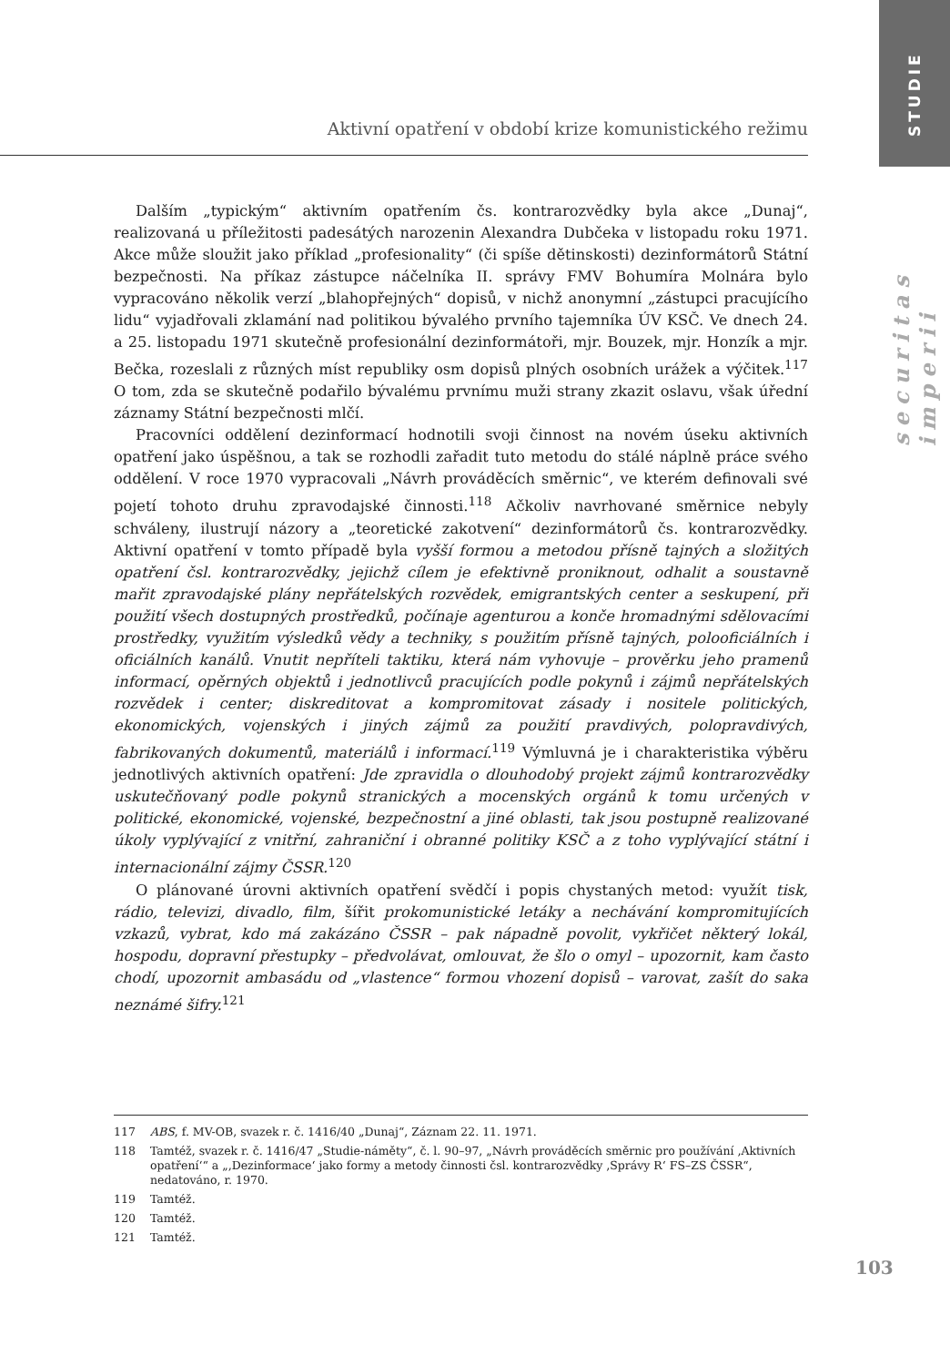STUDIE
securitas imperii
Aktivní opatření v období krize komunistického režimu
Dalším „typickým“ aktivním opatřením čs. kontrarozvědky byla akce „Dunaj“, realizovaná u příležitosti padesátých narozenin Alexandra Dubčeka v listopadu roku 1971. Akce může sloužit jako příklad „profesionality“ (či spíše dětinskosti) dezinformátorů Státní bezpečnosti. Na příkaz zástupce náčelníka II. správy FMV Bohumíra Molnára bylo vypracováno několik verzí „blahopřejných“ dopisů, v nichž anonymní „zástupci pracujícího lidu“ vyjadřovali zklamání nad politikou bývalého prvního tajemníka ÚV KSČ. Ve dnech 24. a 25. listopadu 1971 skutečně profesionální dezinformátoři, mjr. Bouzek, mjr. Honzík a mjr. Bečka, rozeslali z různých míst republiky osm dopisů plných osobních urážek a výčitek.<sup>117</sup> O tom, zda se skutečně podařilo bývalému prvnímu muži strany zkazit oslavu, však úřední záznamy Státní bezpečnosti mlčí.
Pracovníci oddělení dezinformací hodnotili svoji činnost na novém úseku aktivních opatření jako úspěšnou, a tak se rozhodli zařadit tuto metodu do stálé náplně práce svého oddělení. V roce 1970 vypracovali „Návrh prováděcích směrnic“, ve kterém definovali své pojetí tohoto druhu zpravodajské činnosti.<sup>118</sup> Ačkoliv navrhované směrnice nebyly schváleny, ilustrují názory a „teoretické zakotvení“ dezinformátorů čs. kontrarozvědky. Aktivní opatření v tomto případě byla vyšší formou a metodou přísně tajných a složitých opatření čsl. kontrarozvědky, jejichž cílem je efektivně proniknout, odhalit a soustavně mařit zpravodajské plány nepřátelských rozvědek, emigrantských center a seskupení, při použití všech dostupných prostředků, počínaje agenturou a konče hromadnými sdělovacími prostředky, využitím výsledků vědy a techniky, s použitím přísně tajných, polooficiálních i oficiálních kanálů. Vnutit nepříteli taktiku, která nám vyhovuje – prověrku jeho pramenů informací, opěrných objektů i jednotlivců pracujících podle pokynů i zájmů nepřátelských rozvědek i center; diskreditovat a kompromitovat zásady i nositele politických, ekonomických, vojenských i jiných zájmů za použití pravdivých, polopravdivých, fabrikovaných dokumentů, materiálů i informací.<sup>119</sup> Výmluvná je i charakteristika výběru jednotlivých aktivních opatření: Jde zpravidla o dlouhodobý projekt zájmů kontrarozvědky uskutečňovaný podle pokynů stranických a mocenských orgánů k tomu určených v politické, ekonomické, vojenské, bezpečnostní a jiné oblasti, tak jsou postupně realizované úkoly vyplývající z vnitřní, zahraniční i obranné politiky KSČ a z toho vyplývající státní i internacionální zájmy ČSSR.<sup>120</sup>
O plánované úrovni aktivních opatření svědčí i popis chystaných metod: využít tisk, rádio, televizi, divadlo, film, šířit prokomunistické letáky a nechávání kompromitujících vzkazů, vybrat, kdo má zakázáno ČSSR – pak nápadně povolit, vykřičet některý lokál, hospodu, dopravní přestupky – předvolávat, omlouvat, že šlo o omyl – upozornit, kam často chodí, upozornit ambasádu od „vlastence“ formou vhození dopisů – varovat, zašít do saka neznámé šifry.<sup>121</sup>
117 ABS, f. MV-OB, svazek r. č. 1416/40 „Dunaj“, Záznam 22. 11. 1971.
118 Tamtéž, svazek r. č. 1416/47 „Studie-náměty“, č. l. 90–97, „Návrh prováděcích směrnic pro používání ‚Aktivních opatření‘“ a „‚Dezinformace‘ jako formy a metody činnosti čsl. kontrarozvědky ‚Správy R‘ FS–ZS ČSSR“, nedatováno, r. 1970.
119 Tamtéž.
120 Tamtéž.
121 Tamtéž.
103